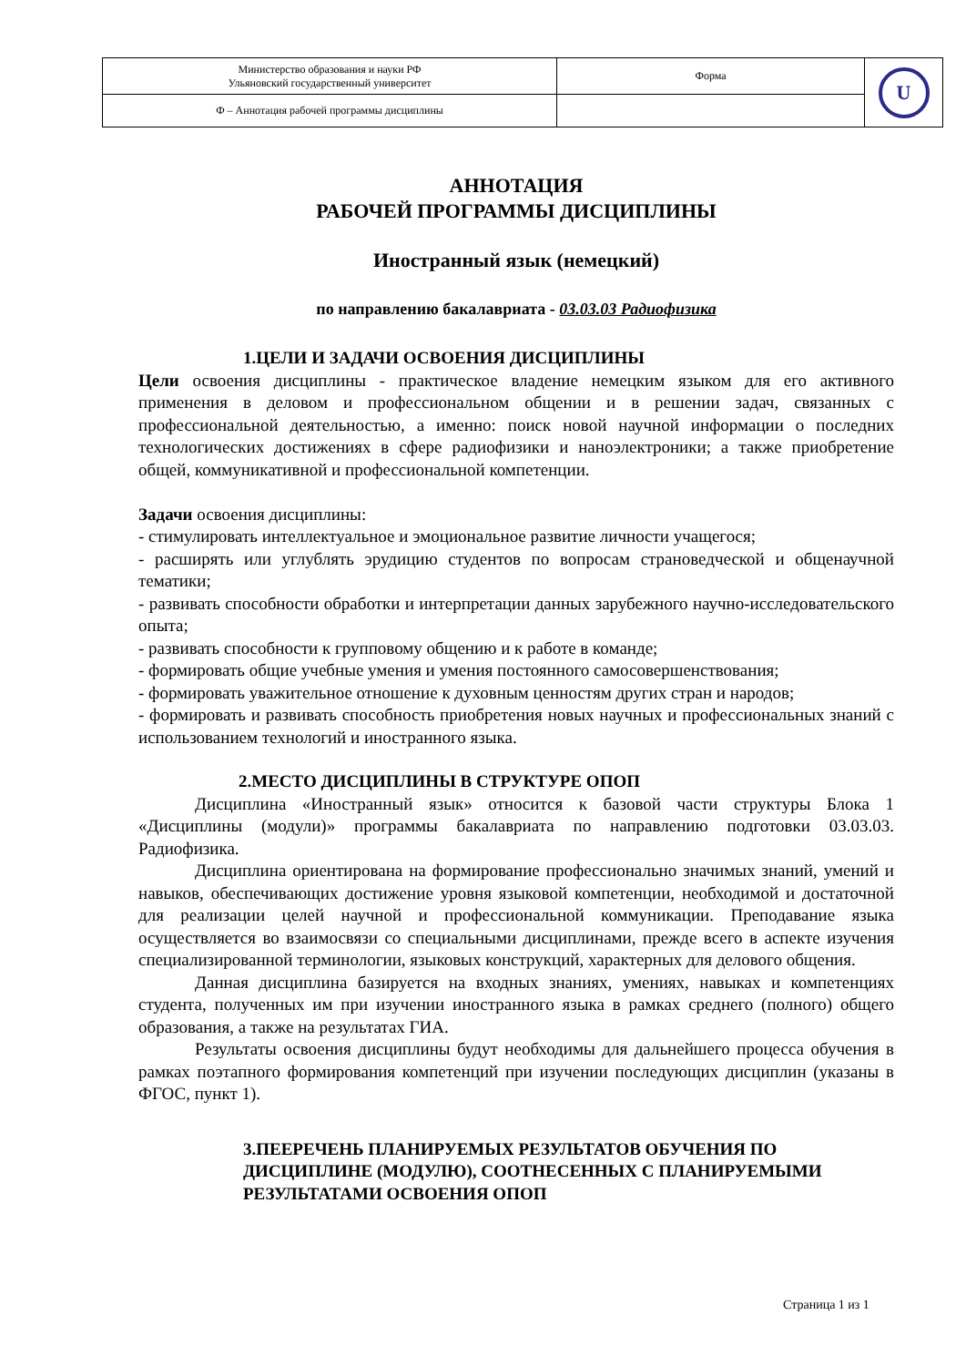| Министерство образования и науки РФ Ульяновский государственный университет | Форма | U |
| Ф – Аннотация рабочей программы дисциплины | | |
АННОТАЦИЯ
РАБОЧЕЙ ПРОГРАММЫ ДИСЦИПЛИНЫ
Иностранный язык (немецкий)
по направлению бакалавриата - 03.03.03 Радиофизика
1.ЦЕЛИ И ЗАДАЧИ ОСВОЕНИЯ ДИСЦИПЛИНЫ
Цели освоения дисциплины - практическое владение немецким языком для его активного применения в деловом и профессиональном общении и в решении задач, связанных с профессиональной деятельностью, а именно: поиск новой научной информации о последних технологических достижениях в сфере радиофизики и наноэлектроники; а также приобретение общей, коммуникативной и профессиональной компетенции.
Задачи освоения дисциплины:
- стимулировать интеллектуальное и эмоциональное развитие личности учащегося;
- расширять или углублять эрудицию студентов по вопросам страноведческой и общенаучной тематики;
- развивать способности обработки и интерпретации данных зарубежного научно-исследовательского опыта;
- развивать способности к групповому общению и к работе в команде;
- формировать общие учебные умения и умения постоянного самосовершенствования;
- формировать уважительное отношение к духовным ценностям других стран и народов;
- формировать и развивать способность приобретения новых научных и профессиональных знаний с использованием технологий и иностранного языка.
2.МЕСТО ДИСЦИПЛИНЫ В СТРУКТУРЕ ОПОП
Дисциплина «Иностранный язык» относится к базовой части структуры Блока 1 «Дисциплины (модули)» программы бакалавриата по направлению подготовки 03.03.03. Радиофизика.
Дисциплина ориентирована на формирование профессионально значимых знаний, умений и навыков, обеспечивающих достижение уровня языковой компетенции, необходимой и достаточной для реализации целей научной и профессиональной коммуникации. Преподавание языка осуществляется во взаимосвязи со специальными дисциплинами, прежде всего в аспекте изучения специализированной терминологии, языковых конструкций, характерных для делового общения.
Данная дисциплина базируется на входных знаниях, умениях, навыках и компетенциях студента, полученных им при изучении иностранного языка в рамках среднего (полного) общего образования, а также на результатах ГИА.
Результаты освоения дисциплины будут необходимы для дальнейшего процесса обучения в рамках поэтапного формирования компетенций при изучении последующих дисциплин (указаны в ФГОС, пункт 1).
3.ПЕЕРЕЧЕНЬ ПЛАНИРУЕМЫХ РЕЗУЛЬТАТОВ ОБУЧЕНИЯ ПО ДИСЦИПЛИНЕ (МОДУЛЮ), СООТНЕСЕННЫХ С ПЛАНИРУЕМЫМИ РЕЗУЛЬТАТАМИ ОСВОЕНИЯ ОПОП
Страница 1 из 1